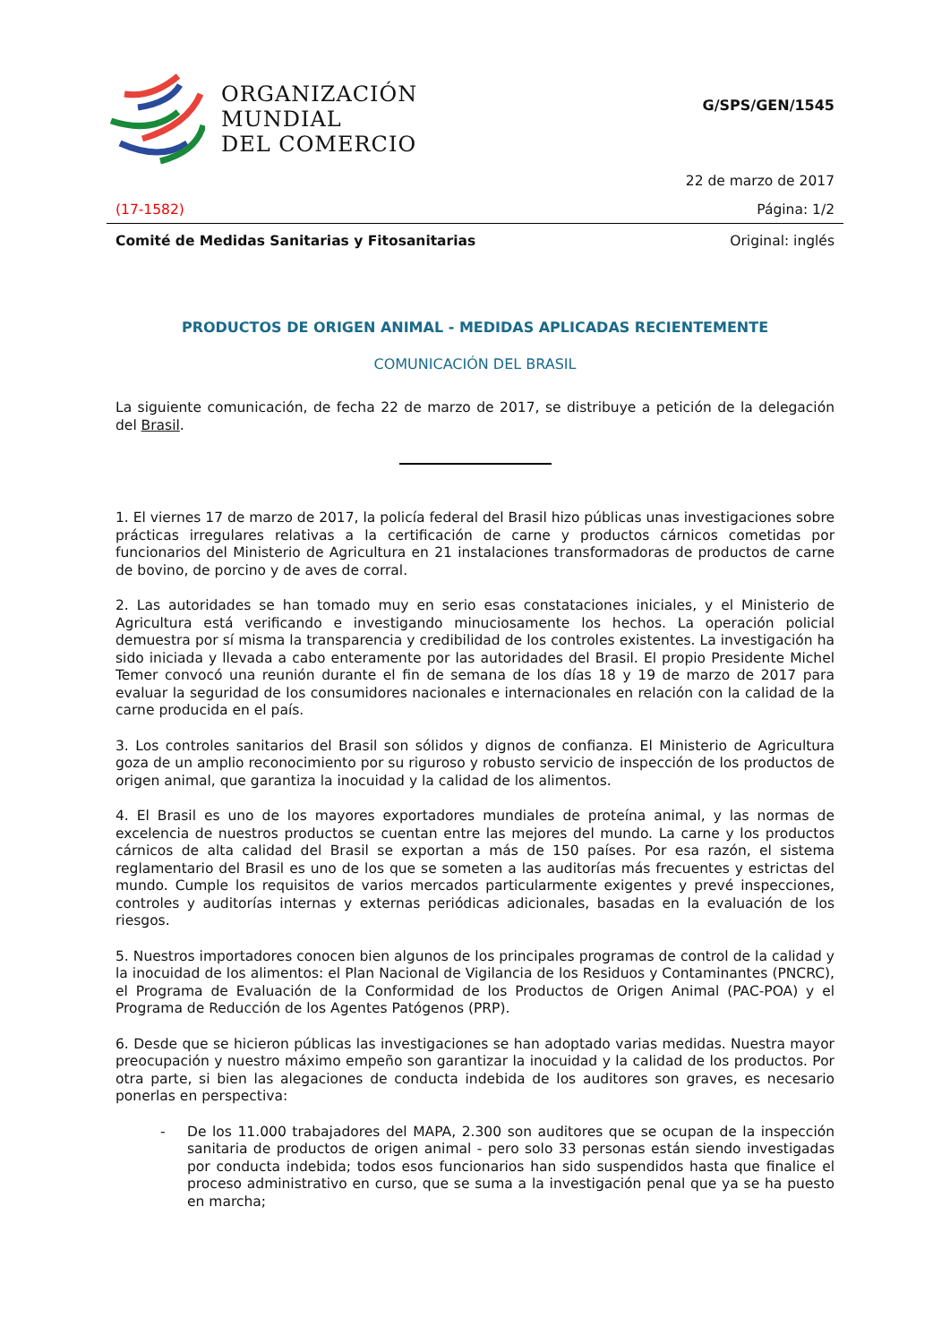ORGANIZACIÓN
MUNDIAL
DEL COMERCIO
G/SPS/GEN/1545
22 de marzo de 2017
(17-1582) Página: 1/2
Comité de Medidas Sanitarias y Fitosanitarias Original: inglés
PRODUCTOS DE ORIGEN ANIMAL - MEDIDAS APLICADAS RECIENTEMENTE
COMUNICACIÓN DEL BRASIL
La siguiente comunicación, de fecha 22 de marzo de 2017, se distribuye a petición de la delegación del Brasil.
1. El viernes 17 de marzo de 2017, la policía federal del Brasil hizo públicas unas investigaciones sobre prácticas irregulares relativas a la certificación de carne y productos cárnicos cometidas por funcionarios del Ministerio de Agricultura en 21 instalaciones transformadoras de productos de carne de bovino, de porcino y de aves de corral.
2. Las autoridades se han tomado muy en serio esas constataciones iniciales, y el Ministerio de Agricultura está verificando e investigando minuciosamente los hechos. La operación policial demuestra por sí misma la transparencia y credibilidad de los controles existentes. La investigación ha sido iniciada y llevada a cabo enteramente por las autoridades del Brasil. El propio Presidente Michel Temer convocó una reunión durante el fin de semana de los días 18 y 19 de marzo de 2017 para evaluar la seguridad de los consumidores nacionales e internacionales en relación con la calidad de la carne producida en el país.
3. Los controles sanitarios del Brasil son sólidos y dignos de confianza. El Ministerio de Agricultura goza de un amplio reconocimiento por su riguroso y robusto servicio de inspección de los productos de origen animal, que garantiza la inocuidad y la calidad de los alimentos.
4. El Brasil es uno de los mayores exportadores mundiales de proteína animal, y las normas de excelencia de nuestros productos se cuentan entre las mejores del mundo. La carne y los productos cárnicos de alta calidad del Brasil se exportan a más de 150 países. Por esa razón, el sistema reglamentario del Brasil es uno de los que se someten a las auditorías más frecuentes y estrictas del mundo. Cumple los requisitos de varios mercados particularmente exigentes y prevé inspecciones, controles y auditorías internas y externas periódicas adicionales, basadas en la evaluación de los riesgos.
5. Nuestros importadores conocen bien algunos de los principales programas de control de la calidad y la inocuidad de los alimentos: el Plan Nacional de Vigilancia de los Residuos y Contaminantes (PNCRC), el Programa de Evaluación de la Conformidad de los Productos de Origen Animal (PAC-POA) y el Programa de Reducción de los Agentes Patógenos (PRP).
6. Desde que se hicieron públicas las investigaciones se han adoptado varias medidas. Nuestra mayor preocupación y nuestro máximo empeño son garantizar la inocuidad y la calidad de los productos. Por otra parte, si bien las alegaciones de conducta indebida de los auditores son graves, es necesario ponerlas en perspectiva:
-
De los 11.000 trabajadores del MAPA, 2.300 son auditores que se ocupan de la inspección sanitaria de productos de origen animal - pero solo 33 personas están siendo investigadas por conducta indebida; todos esos funcionarios han sido suspendidos hasta que finalice el proceso administrativo en curso, que se suma a la investigación penal que ya se ha puesto en marcha;